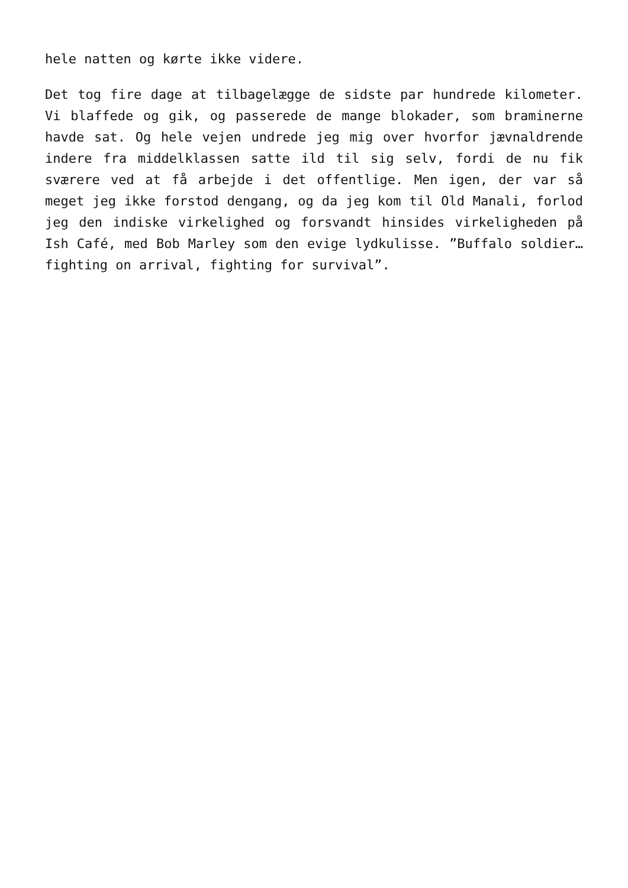hele natten og kørte ikke videre.
Det tog fire dage at tilbagelægge de sidste par hundrede kilometer. Vi blaffede og gik, og passerede de mange blokader, som braminerne havde sat. Og hele vejen undrede jeg mig over hvorfor jævnaldrende indere fra middelklassen satte ild til sig selv, fordi de nu fik sværere ved at få arbejde i det offentlige. Men igen, der var så meget jeg ikke forstod dengang, og da jeg kom til Old Manali, forlod jeg den indiske virkelighed og forsvandt hinsides virkeligheden på Ish Café, med Bob Marley som den evige lydkulisse. ”Buffalo soldier…fighting on arrival, fighting for survival”.